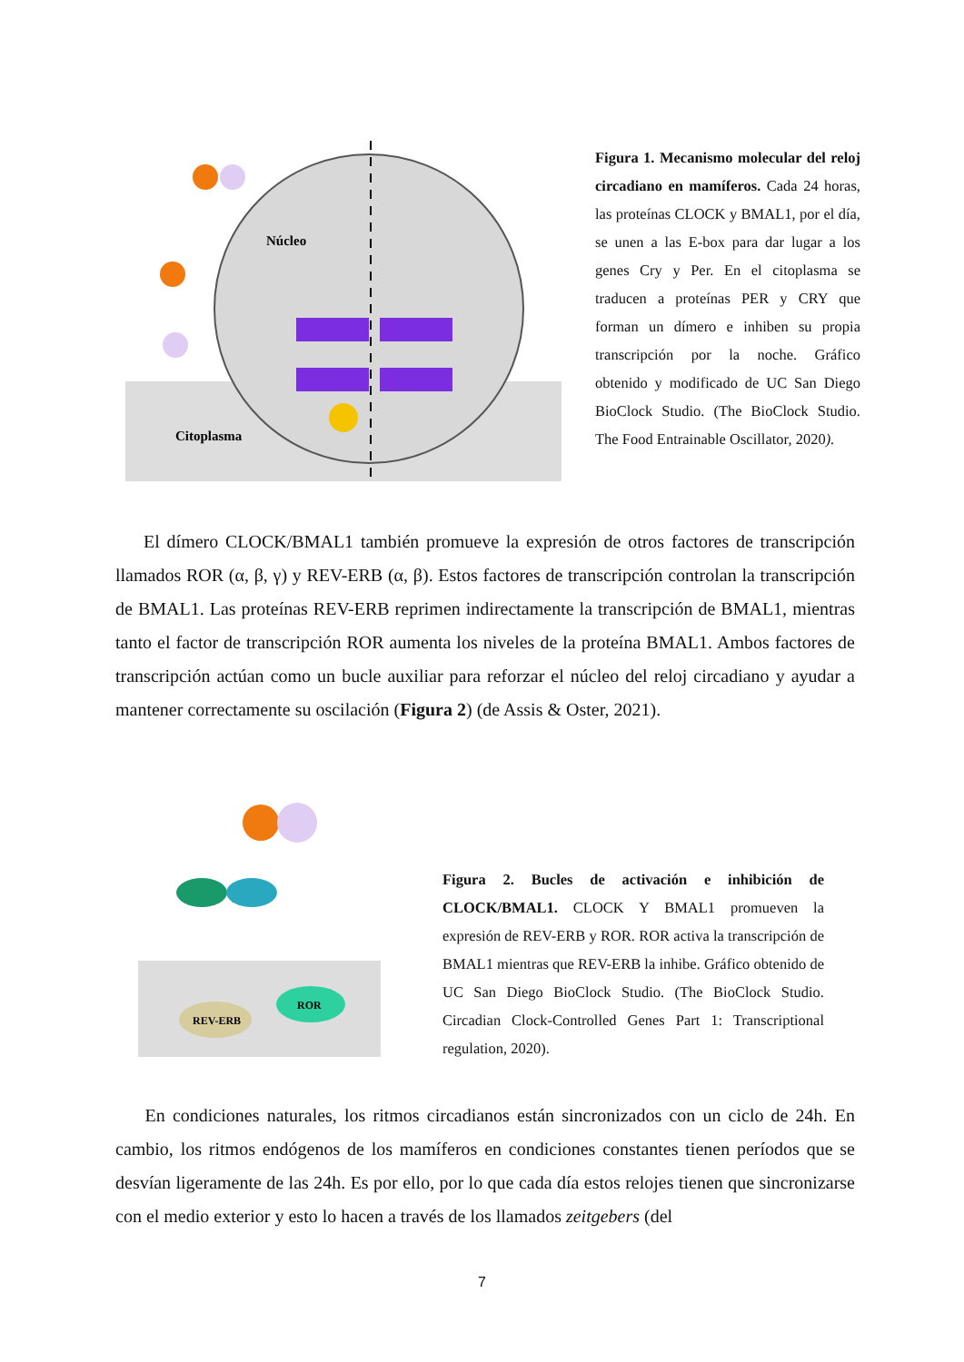Núcleo
Citoplasma
Figura 1. Mecanismo molecular del reloj circadiano en mamíferos. Cada 24 horas, las proteínas CLOCK y BMAL1, por el día, se unen a las E-box para dar lugar a los genes Cry y Per. En el citoplasma se traducen a proteínas PER y CRY que forman un dímero e inhiben su propia transcripción por la noche. Gráfico obtenido y modificado de UC San Diego BioClock Studio. (The BioClock Studio. The Food Entrainable Oscillator, 2020).
El dímero CLOCK/BMAL1 también promueve la expresión de otros factores de transcripción llamados ROR (α, β, γ) y REV-ERB (α, β). Estos factores de transcripción controlan la transcripción de BMAL1. Las proteínas REV-ERB reprimen indirectamente la transcripción de BMAL1, mientras tanto el factor de transcripción ROR aumenta los niveles de la proteína BMAL1. Ambos factores de transcripción actúan como un bucle auxiliar para reforzar el núcleo del reloj circadiano y ayudar a mantener correctamente su oscilación (Figura 2) (de Assis & Oster, 2021).
REV-ERB
ROR
Figura 2. Bucles de activación e inhibición de CLOCK/BMAL1. CLOCK Y BMAL1 promueven la expresión de REV-ERB y ROR. ROR activa la transcripción de BMAL1 mientras que REV-ERB la inhibe. Gráfico obtenido de UC San Diego BioClock Studio. (The BioClock Studio. Circadian Clock-Controlled Genes Part 1: Transcriptional regulation, 2020).
En condiciones naturales, los ritmos circadianos están sincronizados con un ciclo de 24h. En cambio, los ritmos endógenos de los mamíferos en condiciones constantes tienen períodos que se desvían ligeramente de las 24h. Es por ello, por lo que cada día estos relojes tienen que sincronizarse con el medio exterior y esto lo hacen a través de los llamados zeitgebers (del
7